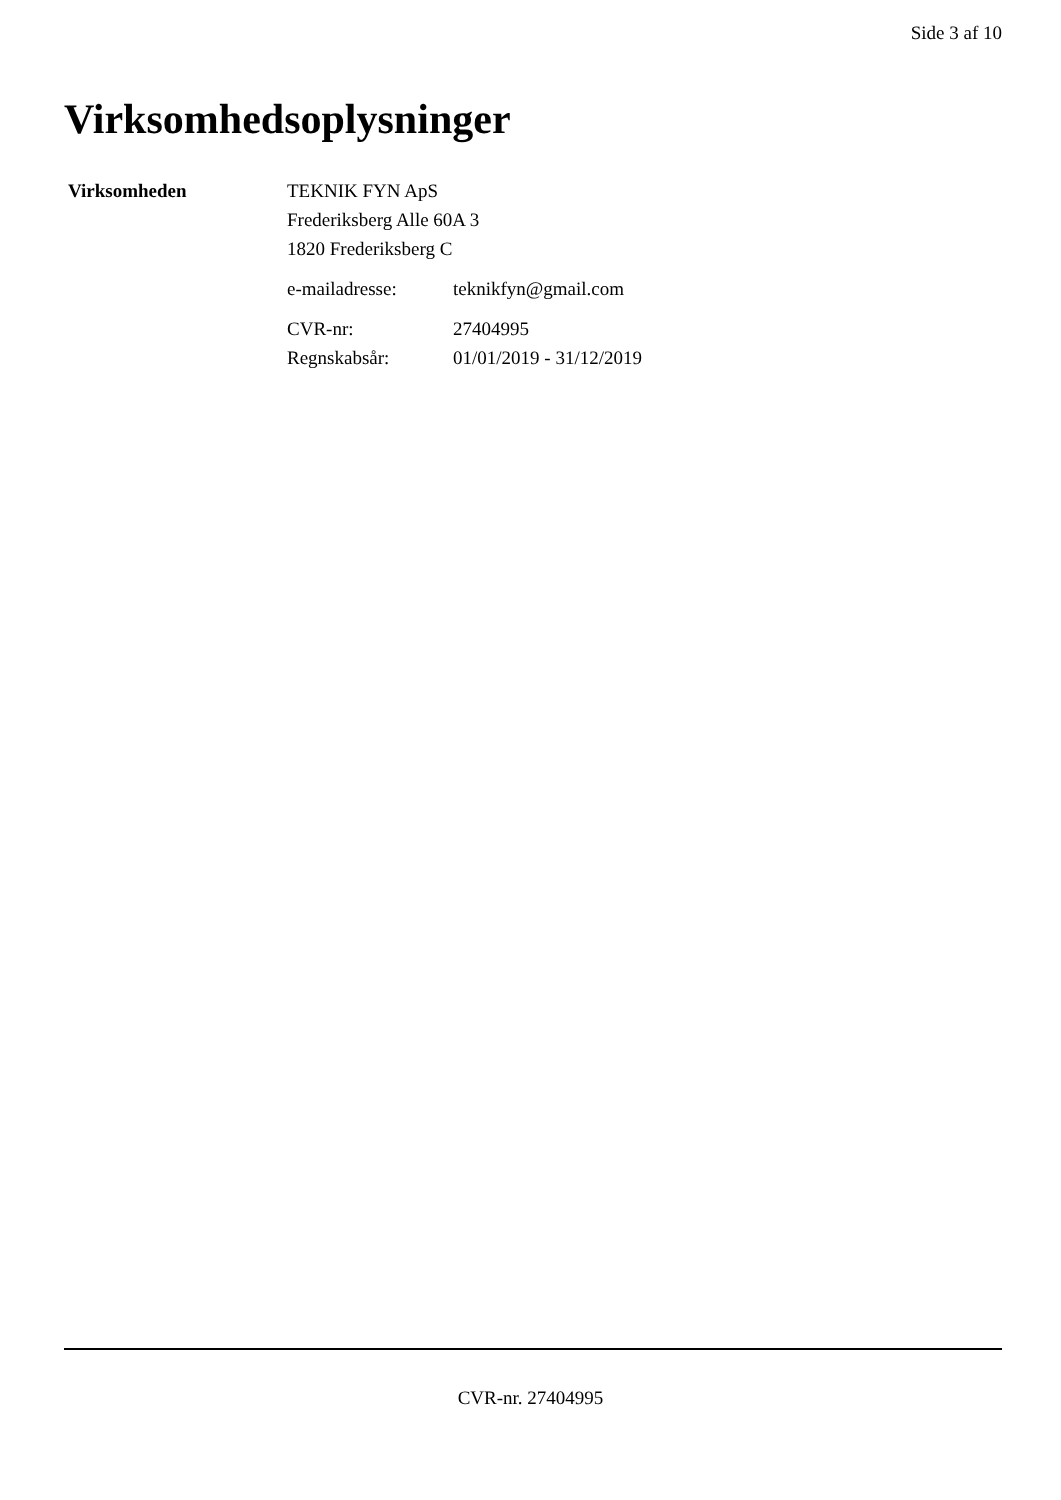Side 3 af 10
Virksomhedsoplysninger
Virksomheden TEKNIK FYN ApS
Frederiksberg Alle 60A 3
1820 Frederiksberg C
e-mailadresse: teknikfyn@gmail.com
CVR-nr: 27404995 Regnskabsår: 01/01/2019 - 31/12/2019
CVR-nr. 27404995